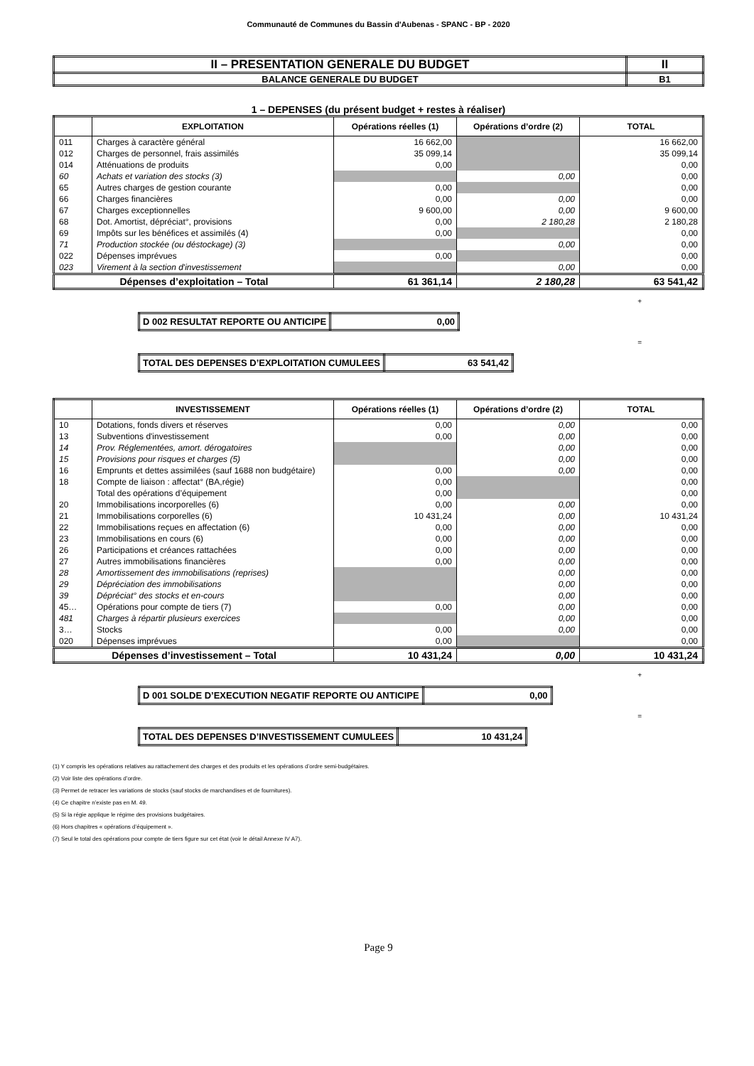Communauté de Communes du Bassin d'Aubenas - SPANC - BP - 2020
| II – PRESENTATION GENERALE DU BUDGET | II |
| BALANCE GENERALE DU BUDGET | B1 |
1 – DEPENSES (du présent budget + restes à réaliser)
| | EXPLOITATION | Opérations réelles (1) | Opérations d’ordre (2) | TOTAL |
| --- | --- | --- | --- | --- |
| 011 | Charges à caractère général | 16 662,00 | | 16 662,00 |
| 012 | Charges de personnel, frais assimilés | 35 099,14 | | 35 099,14 |
| 014 | Atténuations de produits | 0,00 | | 0,00 |
| 60 | Achats et variation des stocks (3) | | 0,00 | 0,00 |
| 65 | Autres charges de gestion courante | 0,00 | | 0,00 |
| 66 | Charges financières | 0,00 | 0,00 | 0,00 |
| 67 | Charges exceptionnelles | 9 600,00 | 0,00 | 9 600,00 |
| 68 | Dot. Amortist, dépréciat°, provisions | 0,00 | 2 180,28 | 2 180,28 |
| 69 | Impôts sur les bénéfices et assimilés (4) | 0,00 | | 0,00 |
| 71 | Production stockée (ou déstockage) (3) | | 0,00 | 0,00 |
| 022 | Dépenses imprévues | 0,00 | | 0,00 |
| 023 | Virement à la section d'investissement | | 0,00 | 0,00 |
| Dépenses d’exploitation – Total | | 61 361,14 | 2 180,28 | 63 541,42 |
+
| D 002 RESULTAT REPORTE OU ANTICIPE | 0,00 |
=
| TOTAL DES DEPENSES D’EXPLOITATION CUMULEES | 63 541,42 |
| | INVESTISSEMENT | Opérations réelles (1) | Opérations d’ordre (2) | TOTAL |
| --- | --- | --- | --- | --- |
| 10 | Dotations, fonds divers et réserves | 0,00 | 0,00 | 0,00 |
| 13 | Subventions d'investissement | 0,00 | 0,00 | 0,00 |
| 14 | Prov. Réglementées, amort. dérogatoires | | 0,00 | 0,00 |
| 15 | Provisions pour risques et charges (5) | | 0,00 | 0,00 |
| 16 | Emprunts et dettes assimilées (sauf 1688 non budgétaire) | 0,00 | 0,00 | 0,00 |
| 18 | Compte de liaison : affectat° (BA,régie) | 0,00 | | 0,00 |
| | Total des opérations d’équipement | 0,00 | | 0,00 |
| 20 | Immobilisations incorporelles (6) | 0,00 | 0,00 | 0,00 |
| 21 | Immobilisations corporelles (6) | 10 431,24 | 0,00 | 10 431,24 |
| 22 | Immobilisations reçues en affectation (6) | 0,00 | 0,00 | 0,00 |
| 23 | Immobilisations en cours (6) | 0,00 | 0,00 | 0,00 |
| 26 | Participations et créances rattachées | 0,00 | 0,00 | 0,00 |
| 27 | Autres immobilisations financières | 0,00 | 0,00 | 0,00 |
| 28 | Amortissement des immobilisations (reprises) | | 0,00 | 0,00 |
| 29 | Dépréciation des immobilisations | | 0,00 | 0,00 |
| 39 | Dépréciat° des stocks et en-cours | | 0,00 | 0,00 |
| 45… | Opérations pour compte de tiers (7) | 0,00 | 0,00 | 0,00 |
| 481 | Charges à répartir plusieurs exercices | | 0,00 | 0,00 |
| 3… | Stocks | 0,00 | 0,00 | 0,00 |
| 020 | Dépenses imprévues | 0,00 | | 0,00 |
| Dépenses d’investissement – Total | | 10 431,24 | 0,00 | 10 431,24 |
+
| D 001 SOLDE D’EXECUTION NEGATIF REPORTE OU ANTICIPE | 0,00 |
=
| TOTAL DES DEPENSES D’INVESTISSEMENT CUMULEES | 10 431,24 |
(1) Y compris les opérations relatives au rattachement des charges et des produits et les opérations d’ordre semi-budgétaires.
(2) Voir liste des opérations d’ordre.
(3) Permet de retracer les variations de stocks (sauf stocks de marchandises et de fournitures).
(4) Ce chapitre n’existe pas en M. 49.
(5) Si la régie applique le régime des provisions budgétaires.
(6) Hors chapitres « opérations d’équipement ».
(7) Seul le total des opérations pour compte de tiers figure sur cet état (voir le détail Annexe IV A7).
Page 9